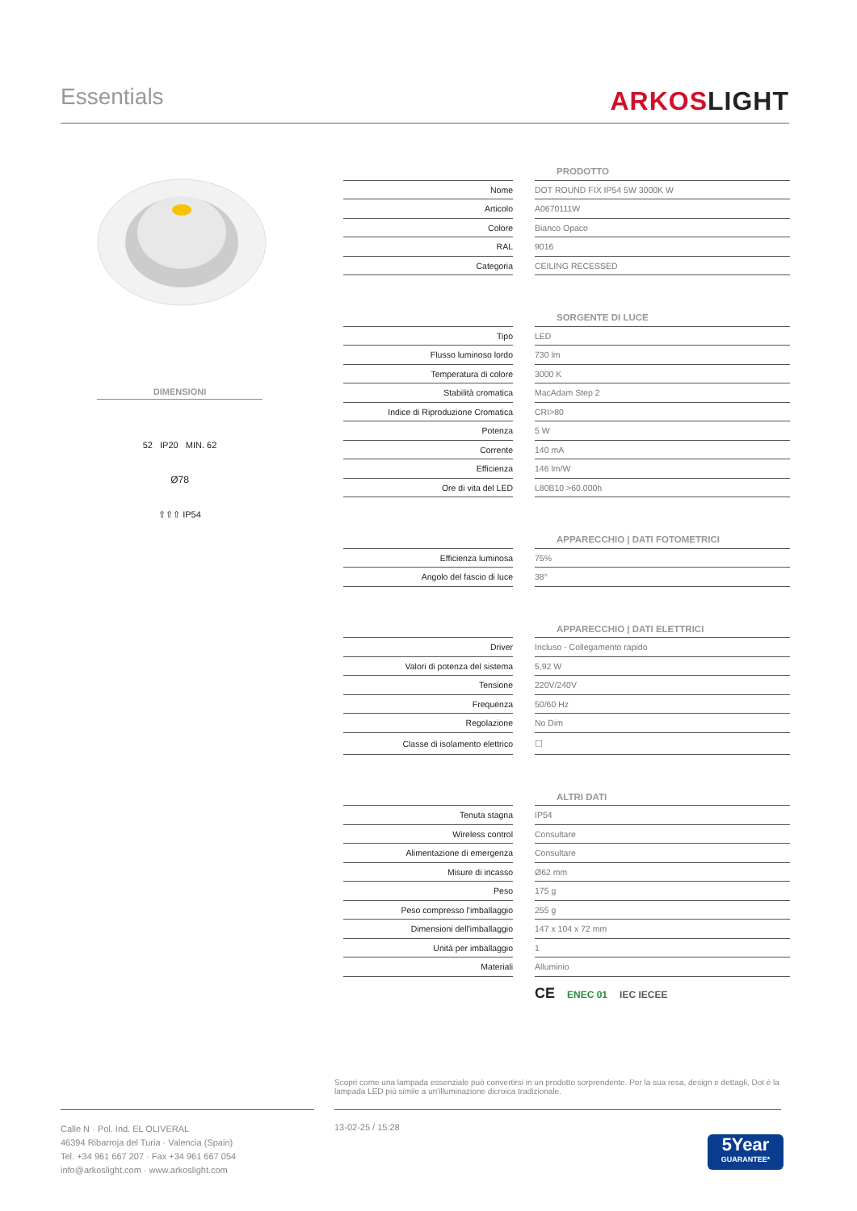Essentials
ARKOSLIGHT
DIMENSIONI
52 IP20 MIN. 62
Ø78
⇧⇧⇧ IP54
| | | PRODOTTO |
| Nome | | DOT ROUND FIX IP54 5W 3000K W |
| Articolo | | A0670111W |
| Colore | | Bianco Opaco |
| RAL | | 9016 |
| Categoria | | CEILING RECESSED |
| | | SORGENTE DI LUCE |
| Tipo | | LED |
| Flusso luminoso lordo | | 730 lm |
| Temperatura di colore | | 3000 K |
| Stabilità cromatica | | MacAdam Step 2 |
| Indice di Riproduzione Cromatica | | CRI>80 |
| Potenza | | 5 W |
| Corrente | | 140 mA |
| Efficienza | | 146 lm/W |
| Ore di vita del LED | | L80B10 >60.000h |
| | | APPARECCHIO / DATI FOTOMETRICI |
| Efficienza luminosa | | 75% |
| Angolo del fascio di luce | | 38° |
| | | APPARECCHIO / DATI ELETTRICI |
| Driver | | Incluso - Collegamento rapido |
| Valori di potenza del sistema | | 5,92 W |
| Tensione | | 220V/240V |
| Frequenza | | 50/60 Hz |
| Regolazione | | No Dim |
| Classe di isolamento elettrico | | ☐ |
| | | ALTRI DATI |
| Tenuta stagna | | IP54 |
| Wireless control | | Consultare |
| Alimentazione di emergenza | | Consultare |
| Misure di incasso | | Ø62 mm |
| Peso | | 175 g |
| Peso compresso l'imballaggio | | 255 g |
| Dimensioni dell'imballaggio | | 147 x 104 x 72 mm |
| Unità per imballaggio | | 1 |
| Materiali | | Alluminio |
CE ENEC 01 IEC IECEE
Scopri come una lampada essenziale può convertirsi in un prodotto sorprendente. Per la sua resa, design e dettagli, Dot è la lampada LED più simile a un'illuminazione dicroica tradizionale.
Calle N · Pol. Ind. EL OLIVERAL
46394 Ribarroja del Turia · Valencia (Spain)
Tel. +34 961 667 207 · Fax +34 961 667 054
info@arkoslight.com · www.arkoslight.com
13-02-25 / 15:28
5Year
GUARANTEE*